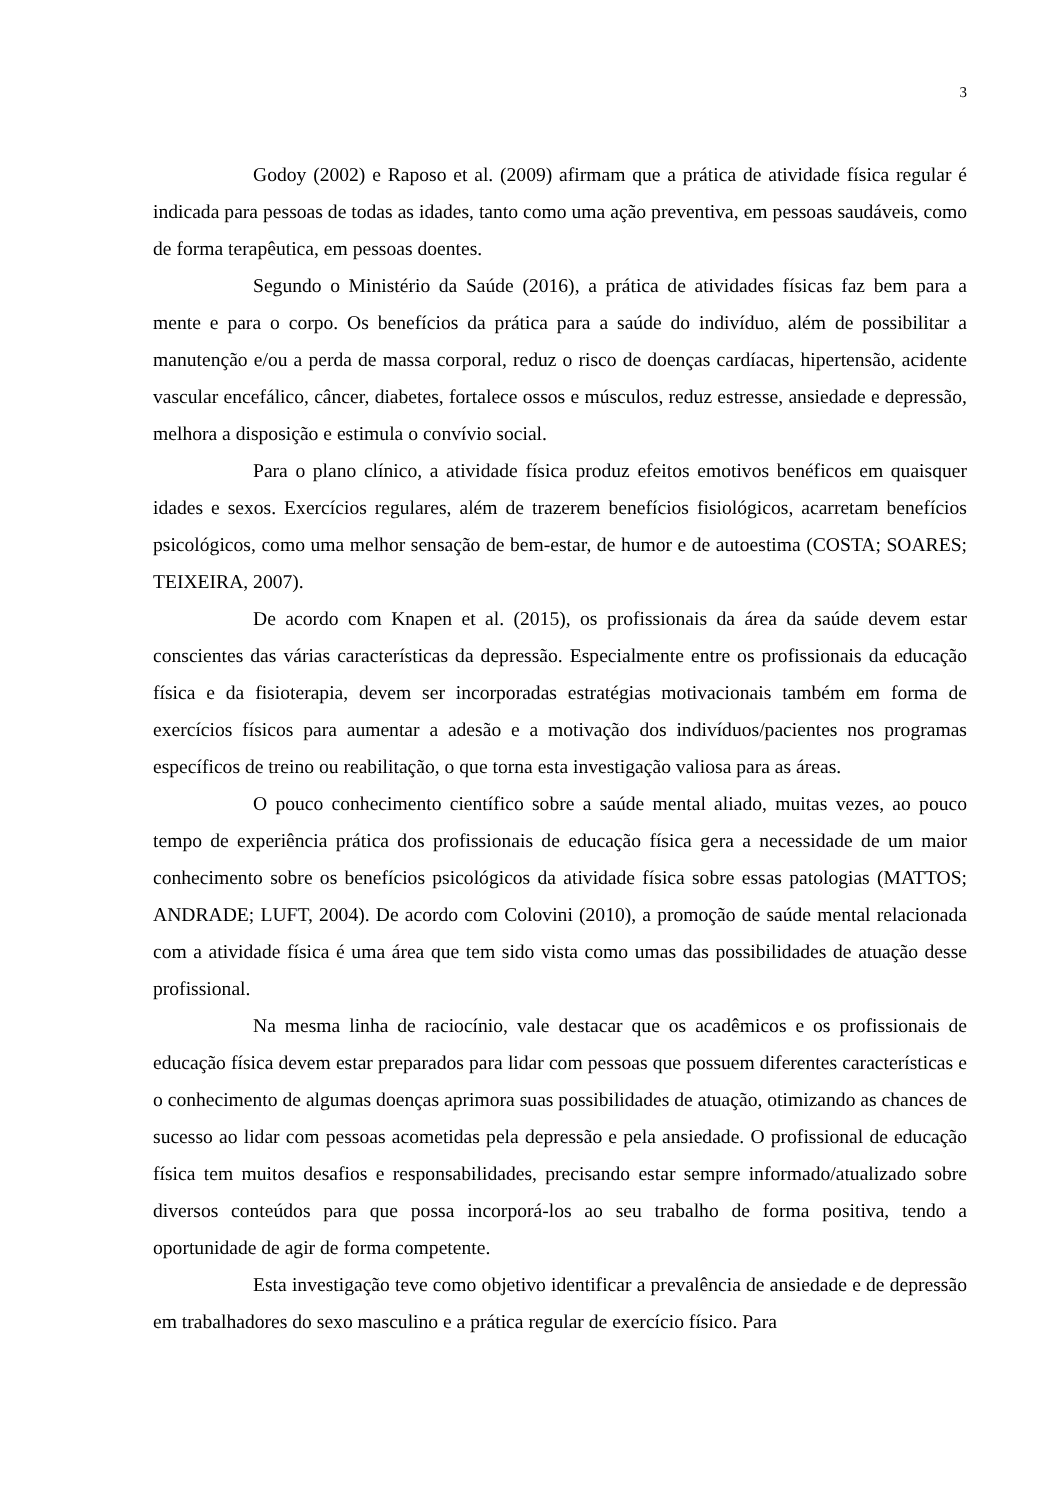3
Godoy (2002) e Raposo et al. (2009) afirmam que a prática de atividade física regular é indicada para pessoas de todas as idades, tanto como uma ação preventiva, em pessoas saudáveis, como de forma terapêutica, em pessoas doentes.
Segundo o Ministério da Saúde (2016), a prática de atividades físicas faz bem para a mente e para o corpo. Os benefícios da prática para a saúde do indivíduo, além de possibilitar a manutenção e/ou a perda de massa corporal, reduz o risco de doenças cardíacas, hipertensão, acidente vascular encefálico, câncer, diabetes, fortalece ossos e músculos, reduz estresse, ansiedade e depressão, melhora a disposição e estimula o convívio social.
Para o plano clínico, a atividade física produz efeitos emotivos benéficos em quaisquer idades e sexos. Exercícios regulares, além de trazerem benefícios fisiológicos, acarretam benefícios psicológicos, como uma melhor sensação de bem-estar, de humor e de autoestima (COSTA; SOARES; TEIXEIRA, 2007).
De acordo com Knapen et al. (2015), os profissionais da área da saúde devem estar conscientes das várias características da depressão. Especialmente entre os profissionais da educação física e da fisioterapia, devem ser incorporadas estratégias motivacionais também em forma de exercícios físicos para aumentar a adesão e a motivação dos indivíduos/pacientes nos programas específicos de treino ou reabilitação, o que torna esta investigação valiosa para as áreas.
O pouco conhecimento científico sobre a saúde mental aliado, muitas vezes, ao pouco tempo de experiência prática dos profissionais de educação física gera a necessidade de um maior conhecimento sobre os benefícios psicológicos da atividade física sobre essas patologias (MATTOS; ANDRADE; LUFT, 2004). De acordo com Colovini (2010), a promoção de saúde mental relacionada com a atividade física é uma área que tem sido vista como umas das possibilidades de atuação desse profissional.
Na mesma linha de raciocínio, vale destacar que os acadêmicos e os profissionais de educação física devem estar preparados para lidar com pessoas que possuem diferentes características e o conhecimento de algumas doenças aprimora suas possibilidades de atuação, otimizando as chances de sucesso ao lidar com pessoas acometidas pela depressão e pela ansiedade. O profissional de educação física tem muitos desafios e responsabilidades, precisando estar sempre informado/atualizado sobre diversos conteúdos para que possa incorporá-los ao seu trabalho de forma positiva, tendo a oportunidade de agir de forma competente.
Esta investigação teve como objetivo identificar a prevalência de ansiedade e de depressão em trabalhadores do sexo masculino e a prática regular de exercício físico. Para